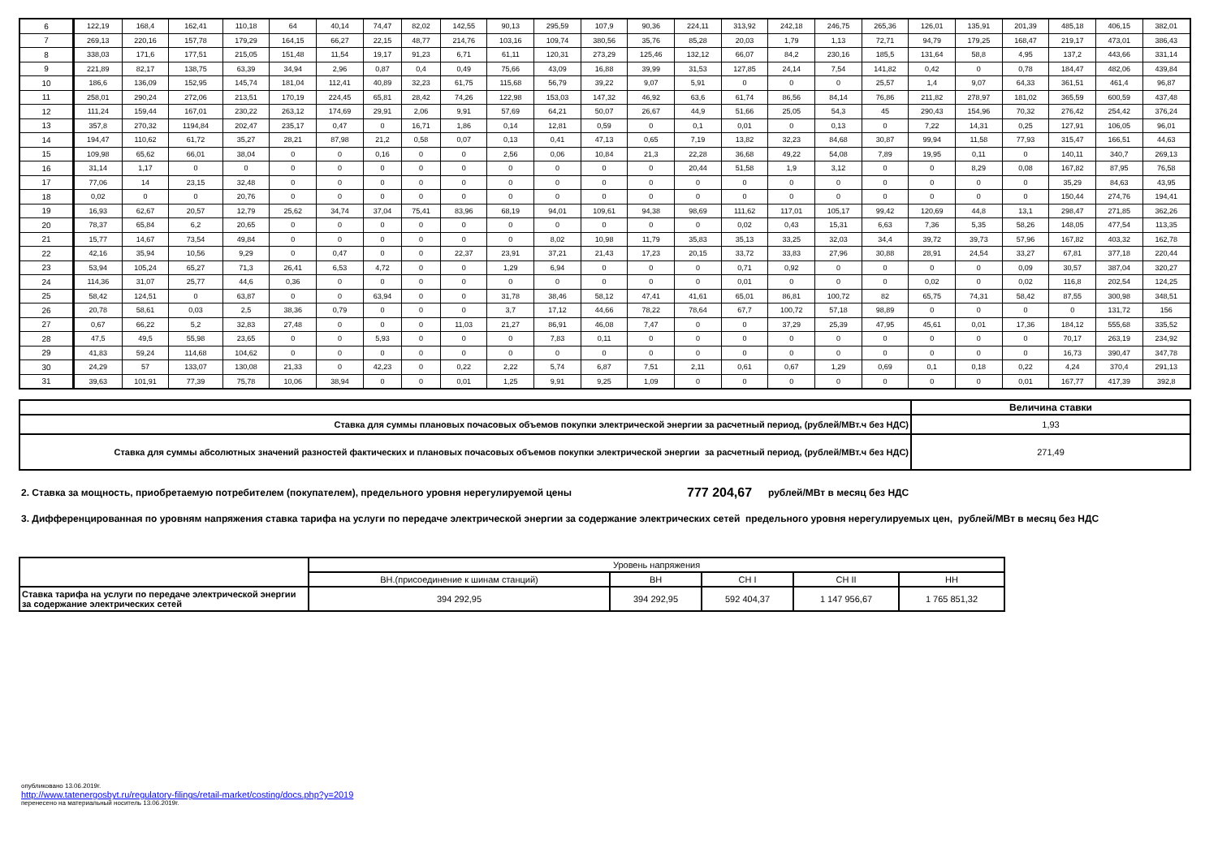| 6 | 122,19 | 168,4 | 162,41 | 110,18 | 64 | 40,14 | 74,47 | 82,02 | 142,55 | 90,13 | 295,59 | 107,9 | 90,36 | 224,11 | 313,92 | 242,18 | 246,75 | 265,36 | 126,01 | 135,91 | 201,39 | 485,18 | 406,15 | 382,01 |
| 7 | 269,13 | 220,16 | 157,78 | 179,29 | 164,15 | 66,27 | 22,15 | 48,77 | 214,76 | 103,16 | 109,74 | 380,56 | 35,76 | 85,28 | 20,03 | 1,79 | 1,13 | 72,71 | 94,79 | 179,25 | 168,47 | 219,17 | 473,01 | 386,43 |
| 8 | 338,03 | 171,6 | 177,51 | 215,05 | 151,48 | 11,54 | 19,17 | 91,23 | 6,71 | 61,11 | 120,31 | 273,29 | 125,46 | 132,12 | 66,07 | 84,2 | 230,16 | 185,5 | 131,64 | 58,8 | 4,95 | 137,2 | 443,66 | 331,14 |
| 9 | 221,89 | 82,17 | 138,75 | 63,39 | 34,94 | 2,96 | 0,87 | 0,4 | 0,49 | 75,66 | 43,09 | 16,88 | 39,99 | 31,53 | 127,85 | 24,14 | 7,54 | 141,82 | 0,42 | 0 | 0,78 | 184,47 | 482,06 | 439,84 |
| 10 | 186,6 | 136,09 | 152,95 | 145,74 | 181,04 | 112,41 | 40,89 | 32,23 | 61,75 | 115,68 | 56,79 | 39,22 | 9,07 | 5,91 | 0 | 0 | 0 | 25,57 | 1,4 | 9,07 | 64,33 | 361,51 | 461,4 | 96,87 |
| 11 | 258,01 | 290,24 | 272,06 | 213,51 | 170,19 | 224,45 | 65,81 | 28,42 | 74,26 | 122,98 | 153,03 | 147,32 | 46,92 | 63,6 | 61,74 | 86,56 | 84,14 | 76,86 | 211,82 | 278,97 | 181,02 | 365,59 | 600,59 | 437,48 |
| 12 | 111,24 | 159,44 | 167,01 | 230,22 | 263,12 | 174,69 | 29,91 | 2,06 | 9,91 | 57,69 | 64,21 | 50,07 | 26,67 | 44,9 | 51,66 | 25,05 | 54,3 | 45 | 290,43 | 154,96 | 70,32 | 276,42 | 254,42 | 376,24 |
| 13 | 357,8 | 270,32 | 1194,84 | 202,47 | 235,17 | 0,47 | 0 | 16,71 | 1,86 | 0,14 | 12,81 | 0,59 | 0 | 0,1 | 0,01 | 0 | 0,13 | 0 | 7,22 | 14,31 | 0,25 | 127,91 | 106,05 | 96,01 |
| 14 | 194,47 | 110,62 | 61,72 | 35,27 | 28,21 | 87,98 | 21,2 | 0,58 | 0,07 | 0,13 | 0,41 | 47,13 | 0,65 | 7,19 | 13,82 | 32,23 | 84,68 | 30,87 | 99,94 | 11,58 | 77,93 | 315,47 | 166,51 | 44,63 |
| 15 | 109,98 | 65,62 | 66,01 | 38,04 | 0 | 0 | 0,16 | 0 | 0 | 2,56 | 0,06 | 10,84 | 21,3 | 22,28 | 36,68 | 49,22 | 54,08 | 7,89 | 19,95 | 0,11 | 0 | 140,11 | 340,7 | 269,13 |
| 16 | 31,14 | 1,17 | 0 | 0 | 0 | 0 | 0 | 0 | 0 | 0 | 0 | 0 | 0 | 20,44 | 51,58 | 1,9 | 3,12 | 0 | 0 | 8,29 | 0,08 | 167,82 | 87,95 | 76,58 |
| 17 | 77,06 | 14 | 23,15 | 32,48 | 0 | 0 | 0 | 0 | 0 | 0 | 0 | 0 | 0 | 0 | 0 | 0 | 0 | 0 | 0 | 0 | 0 | 35,29 | 84,63 | 43,95 |
| 18 | 0,02 | 0 | 0 | 20,76 | 0 | 0 | 0 | 0 | 0 | 0 | 0 | 0 | 0 | 0 | 0 | 0 | 0 | 0 | 0 | 0 | 0 | 150,44 | 274,76 | 194,41 |
| 19 | 16,93 | 62,67 | 20,57 | 12,79 | 25,62 | 34,74 | 37,04 | 75,41 | 83,96 | 68,19 | 94,01 | 109,61 | 94,38 | 98,69 | 111,62 | 117,01 | 105,17 | 99,42 | 120,69 | 44,8 | 13,1 | 298,47 | 271,85 | 362,26 |
| 20 | 78,37 | 65,84 | 6,2 | 20,65 | 0 | 0 | 0 | 0 | 0 | 0 | 0 | 0 | 0 | 0 | 0,02 | 0,43 | 15,31 | 6,63 | 7,36 | 5,35 | 58,26 | 148,05 | 477,54 | 113,35 |
| 21 | 15,77 | 14,67 | 73,54 | 49,84 | 0 | 0 | 0 | 0 | 0 | 0 | 8,02 | 10,98 | 11,79 | 35,83 | 35,13 | 33,25 | 32,03 | 34,4 | 39,72 | 39,73 | 57,96 | 167,82 | 403,32 | 162,78 |
| 22 | 42,16 | 35,94 | 10,56 | 9,29 | 0 | 0,47 | 0 | 0 | 22,37 | 23,91 | 37,21 | 21,43 | 17,23 | 20,15 | 33,72 | 33,83 | 27,96 | 30,88 | 28,91 | 24,54 | 33,27 | 67,81 | 377,18 | 220,44 |
| 23 | 53,94 | 105,24 | 65,27 | 71,3 | 26,41 | 6,53 | 4,72 | 0 | 0 | 1,29 | 6,94 | 0 | 0 | 0 | 0,71 | 0,92 | 0 | 0 | 0 | 0 | 0,09 | 30,57 | 387,04 | 320,27 |
| 24 | 114,36 | 31,07 | 25,77 | 44,6 | 0,36 | 0 | 0 | 0 | 0 | 0 | 0 | 0 | 0 | 0 | 0,01 | 0 | 0 | 0 | 0,02 | 0 | 0,02 | 116,8 | 202,54 | 124,25 |
| 25 | 58,42 | 124,51 | 0 | 63,87 | 0 | 0 | 63,94 | 0 | 0 | 31,78 | 38,46 | 58,12 | 47,41 | 41,61 | 65,01 | 86,81 | 100,72 | 82 | 65,75 | 74,31 | 58,42 | 87,55 | 300,98 | 348,51 |
| 26 | 20,78 | 58,61 | 0,03 | 2,5 | 38,36 | 0,79 | 0 | 0 | 0 | 3,7 | 17,12 | 44,66 | 78,22 | 78,64 | 67,7 | 100,72 | 57,18 | 98,89 | 0 | 0 | 0 | 0 | 131,72 | 156 |
| 27 | 0,67 | 66,22 | 5,2 | 32,83 | 27,48 | 0 | 0 | 0 | 11,03 | 21,27 | 86,91 | 46,08 | 7,47 | 0 | 0 | 37,29 | 25,39 | 47,95 | 45,61 | 0,01 | 17,36 | 184,12 | 555,68 | 335,52 |
| 28 | 47,5 | 49,5 | 55,98 | 23,65 | 0 | 0 | 5,93 | 0 | 0 | 0 | 7,83 | 0,11 | 0 | 0 | 0 | 0 | 0 | 0 | 0 | 0 | 0 | 70,17 | 263,19 | 234,92 |
| 29 | 41,83 | 59,24 | 114,68 | 104,62 | 0 | 0 | 0 | 0 | 0 | 0 | 0 | 0 | 0 | 0 | 0 | 0 | 0 | 0 | 0 | 0 | 0 | 16,73 | 390,47 | 347,78 |
| 30 | 24,29 | 57 | 133,07 | 130,08 | 21,33 | 0 | 42,23 | 0 | 0,22 | 2,22 | 5,74 | 6,87 | 7,51 | 2,11 | 0,61 | 0,67 | 1,29 | 0,69 | 0,1 | 0,18 | 0,22 | 4,24 | 370,4 | 291,13 |
| 31 | 39,63 | 101,91 | 77,39 | 75,78 | 10,06 | 38,94 | 0 | 0 | 0,01 | 1,25 | 9,91 | 9,25 | 1,09 | 0 | 0 | 0 | 0 | 0 | 0 | 0 | 0,01 | 167,77 | 417,39 | 392,8 |
| | Величина ставки |
| Ставка для суммы плановых почасовых объемов покупки электрической энергии за расчетный период, (рублей/МВт.ч без НДС) | 1,93 |
| Ставка для суммы абсолютных значений разностей фактических и плановых почасовых объемов покупки электрической энергии за расчетный период, (рублей/МВт.ч без НДС) | 271,49 |
2. Ставка за мощность, приобретаемую потребителем (покупателем), предельного уровня нерегулируемой цены 777 204,67 рублей/МВт в месяц без НДС
3. Дифференцированная по уровням напряжения ставка тарифа на услуги по передаче электрической энергии за содержание электрических сетей предельного уровня нерегулируемых цен, рублей/МВт в месяц без НДС
| | Уровень напряжения | | | | |
| | ВН.(присоединение к шинам станций) | ВН | СН I | СН II | НН |
| Ставка тарифа на услуги по передаче электрической энергии за содержание электрических сетей | 394 292,95 | 394 292,95 | 592 404,37 | 1 147 956,67 | 1 765 851,32 |
опубликовано 13.06.2019г.
http://www.tatenergosbyt.ru/regulatory-filings/retail-market/costing/docs.php?y=2019
перенесено на материальный носитель 13.06.2019г.